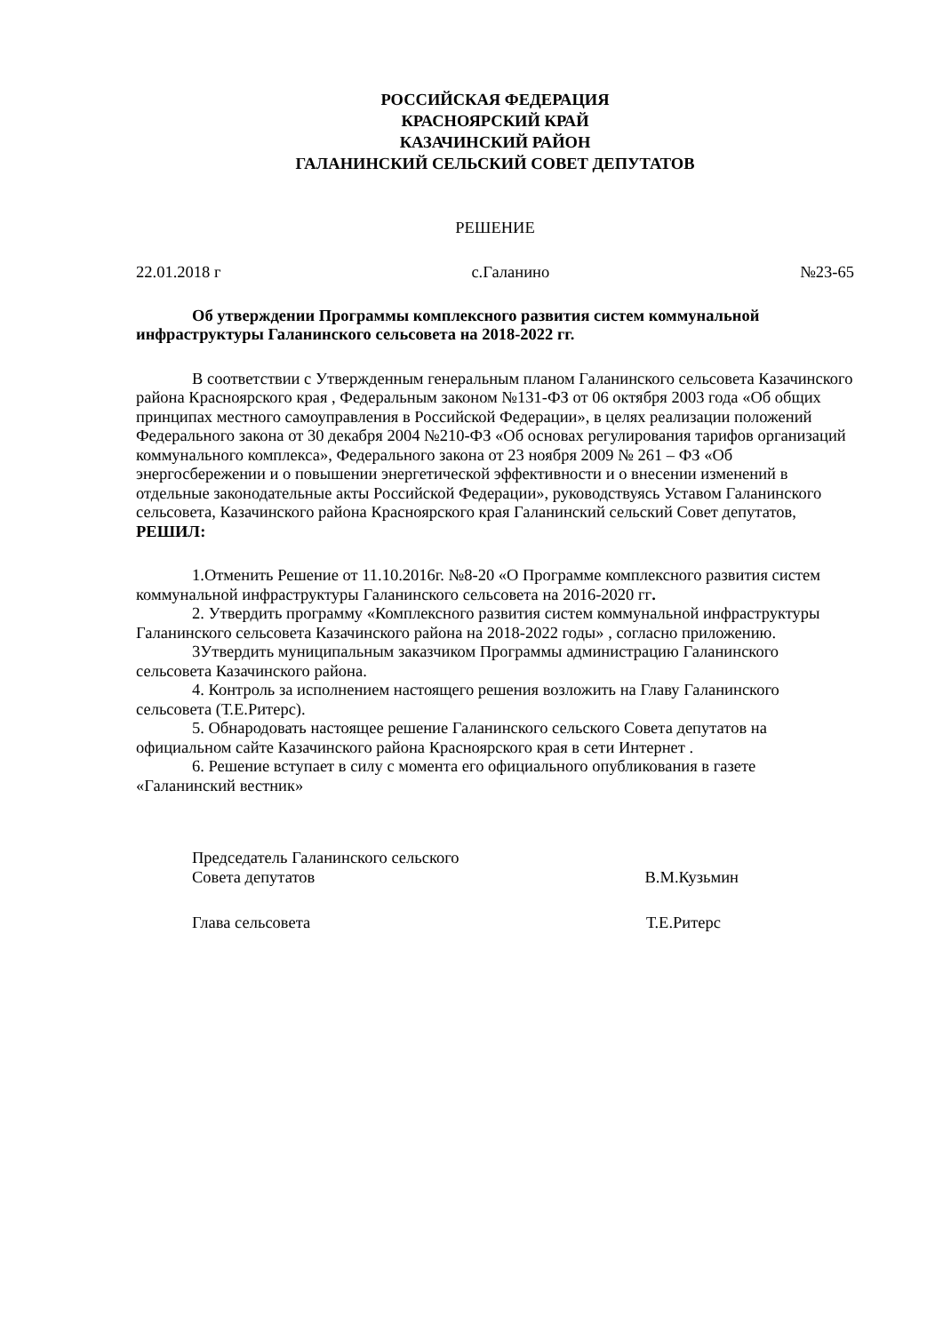РОССИЙСКАЯ ФЕДЕРАЦИЯ
КРАСНОЯРСКИЙ КРАЙ
КАЗАЧИНСКИЙ РАЙОН
ГАЛАНИНСКИЙ СЕЛЬСКИЙ СОВЕТ ДЕПУТАТОВ
РЕШЕНИЕ
22.01.2018 г с.Галанино №23-65
Об утверждении Программы комплексного развития систем коммунальной инфраструктуры Галанинского сельсовета на 2018-2022 гг.
В соответствии с Утвержденным генеральным планом Галанинского сельсовета Казачинского района Красноярского края , Федеральным законом №131-ФЗ от 06 октября 2003 года «Об общих принципах местного самоуправления в Российской Федерации», в целях реализации положений Федерального закона от 30 декабря 2004 №210-ФЗ «Об основах регулирования тарифов организаций коммунального комплекса», Федерального закона от 23 ноября 2009 № 261 – ФЗ «Об энергосбережении и о повышении энергетической эффективности и о внесении изменений в отдельные законодательные акты Российской Федерации», руководствуясь Уставом Галанинского сельсовета, Казачинского района Красноярского края Галанинский сельский Совет депутатов, РЕШИЛ:
1.Отменить Решение от 11.10.2016г. №8-20 «О Программе комплексного развития систем коммунальной инфраструктуры Галанинского сельсовета на 2016-2020 гг.
2. Утвердить программу «Комплексного развития систем коммунальной инфраструктуры Галанинского сельсовета Казачинского района на 2018-2022 годы» , согласно приложению.
3Утвердить муниципальным заказчиком Программы администрацию Галанинского сельсовета Казачинского района.
4. Контроль за исполнением настоящего решения возложить на Главу Галанинского сельсовета (Т.Е.Ритерс).
5. Обнародовать настоящее решение Галанинского сельского Совета депутатов на официальном сайте Казачинского района Красноярского края в сети Интернет .
6. Решение вступает в силу с момента его официального опубликования в газете «Галанинский вестник»
Председатель Галанинского сельского
Совета депутатов В.М.Кузьмин
Глава сельсовета Т.Е.Ритерс